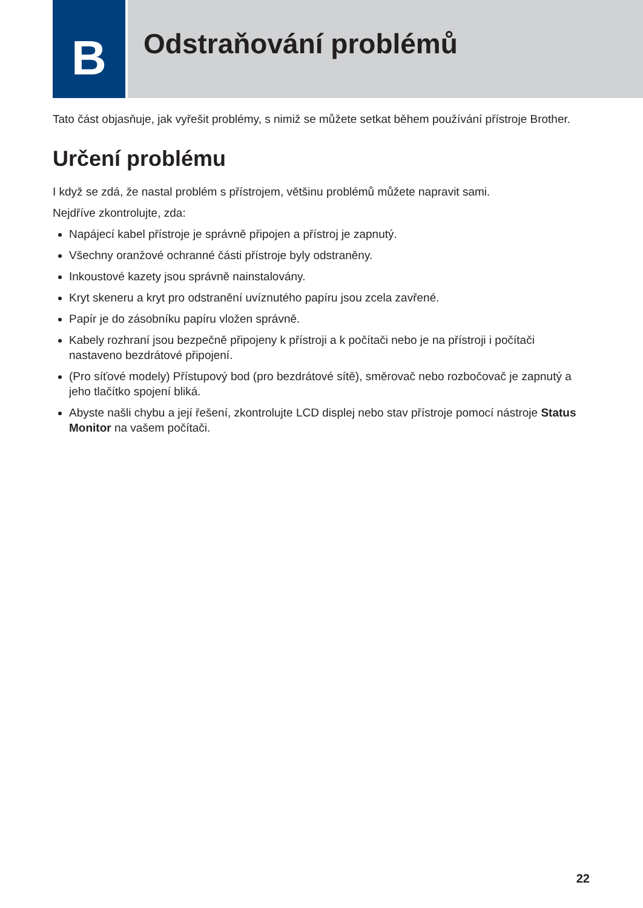B
Odstraňování problémů
Tato část objasňuje, jak vyřešit problémy, s nimiž se můžete setkat během používání přístroje Brother.
Určení problému
I když se zdá, že nastal problém s přístrojem, většinu problémů můžete napravit sami.
Nejdříve zkontrolujte, zda:
Napájecí kabel přístroje je správně připojen a přístroj je zapnutý.
Všechny oranžové ochranné části přístroje byly odstraněny.
Inkoustové kazety jsou správně nainstalovány.
Kryt skeneru a kryt pro odstranění uvíznutého papíru jsou zcela zavřené.
Papír je do zásobníku papíru vložen správně.
Kabely rozhraní jsou bezpečně připojeny k přístroji a k počítači nebo je na přístroji i počítači nastaveno bezdrátové připojení.
(Pro síťové modely) Přístupový bod (pro bezdrátové sítě), směrovač nebo rozbočovač je zapnutý a jeho tlačítko spojení bliká.
Abyste našli chybu a její řešení, zkontrolujte LCD displej nebo stav přístroje pomocí nástroje Status Monitor na vašem počítači.
22